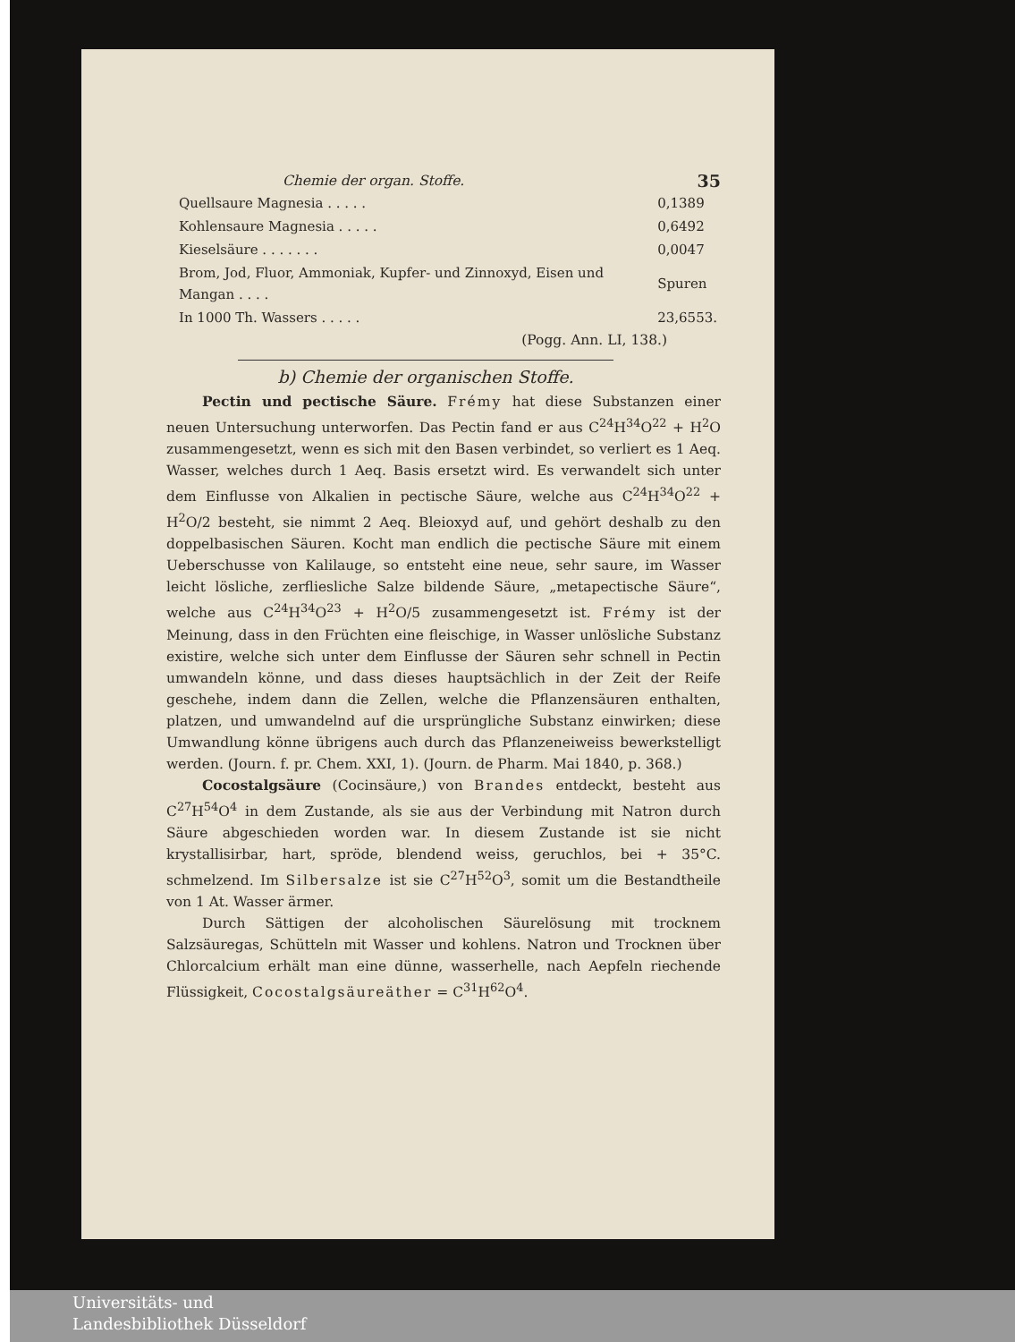Chemie der organ. Stoffe. 35
| Quellsaure Magnesia . . . . . | 0,1389 |
| Kohlensaure Magnesia . . . . . | 0,6492 |
| Kieselsäure . . . . . . . | 0,0047 |
| Brom, Jod, Fluor, Ammoniak, Kupfer- und Zinnoxyd, Eisen und Mangan . . . . | Spuren |
| In 1000 Th. Wassers . . . . . | 23,6553. |
(Pogg. Ann. LI, 138.)
b) Chemie der organischen Stoffe.
Pectin und pectische Säure. Frémy hat diese Substanzen einer neuen Untersuchung unterworfen. Das Pectin fand er aus C<sup>24</sup>H<sup>34</sup>O<sup>22</sup> + H<sup>2</sup>O zusammengesetzt, wenn es sich mit den Basen verbindet, so verliert es 1 Aeq. Wasser, welches durch 1 Aeq. Basis ersetzt wird. Es verwandelt sich unter dem Einflusse von Alkalien in pectische Säure, welche aus C<sup>24</sup>H<sup>34</sup>O<sup>22</sup> + H<sup>2</sup>O/2 besteht, sie nimmt 2 Aeq. Bleioxyd auf, und gehört deshalb zu den doppelbasischen Säuren. Kocht man endlich die pectische Säure mit einem Ueberschusse von Kalilauge, so entsteht eine neue, sehr saure, im Wasser leicht lösliche, zerfliesliche Salze bildende Säure, „metapectische Säure“, welche aus C<sup>24</sup>H<sup>34</sup>O<sup>23</sup> + H<sup>2</sup>O/5 zusammengesetzt ist. Frémy ist der Meinung, dass in den Früchten eine fleischige, in Wasser unlösliche Substanz existire, welche sich unter dem Einflusse der Säuren sehr schnell in Pectin umwandeln könne, und dass dieses hauptsächlich in der Zeit der Reife geschehe, indem dann die Zellen, welche die Pflanzensäuren enthalten, platzen, und umwandelnd auf die ursprüngliche Substanz einwirken; diese Umwandlung könne übrigens auch durch das Pflanzeneiweiss bewerkstelligt werden. (Journ. f. pr. Chem. XXI, 1). (Journ. de Pharm. Mai 1840, p. 368.)
Cocostalgsäure (Cocinsäure,) von Brandes entdeckt, besteht aus C<sup>27</sup>H<sup>54</sup>O<sup>4</sup> in dem Zustande, als sie aus der Verbindung mit Natron durch Säure abgeschieden worden war. In diesem Zustande ist sie nicht krystallisirbar, hart, spröde, blendend weiss, geruchlos, bei + 35°C. schmelzend. Im Silbersalze ist sie C<sup>27</sup>H<sup>52</sup>O<sup>3</sup>, somit um die Bestandtheile von 1 At. Wasser ärmer.
Durch Sättigen der alcoholischen Säurelösung mit trocknem Salzsäuregas, Schütteln mit Wasser und kohlens. Natron und Trocknen über Chlorcalcium erhält man eine dünne, wasserhelle, nach Aepfeln riechende Flüssigkeit, Cocostalgsäureäther = C<sup>31</sup>H<sup>62</sup>O<sup>4</sup>.
Universitäts- und
Landesbibliothek Düsseldorf